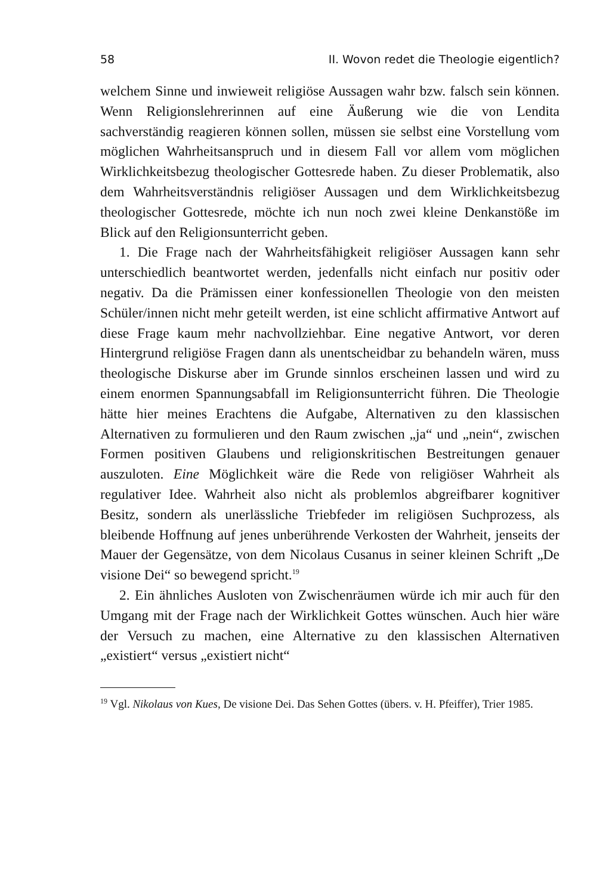58 II. Wovon redet die Theologie eigentlich?
welchem Sinne und inwieweit religiöse Aussagen wahr bzw. falsch sein können. Wenn Religionslehrerinnen auf eine Äußerung wie die von Lendita sachverständig reagieren können sollen, müssen sie selbst eine Vorstellung vom möglichen Wahrheitsanspruch und in diesem Fall vor allem vom möglichen Wirklichkeitsbezug theologischer Gottesrede haben. Zu dieser Problematik, also dem Wahrheitsverständnis religiöser Aussagen und dem Wirklichkeitsbezug theologischer Gottesrede, möchte ich nun noch zwei kleine Denkanstöße im Blick auf den Religionsunterricht geben.
1. Die Frage nach der Wahrheitsfähigkeit religiöser Aussagen kann sehr unterschiedlich beantwortet werden, jedenfalls nicht einfach nur positiv oder negativ. Da die Prämissen einer konfessionellen Theologie von den meisten Schüler/innen nicht mehr geteilt werden, ist eine schlicht affirmative Antwort auf diese Frage kaum mehr nachvollziehbar. Eine negative Antwort, vor deren Hintergrund religiöse Fragen dann als unentscheidbar zu behandeln wären, muss theologische Diskurse aber im Grunde sinnlos erscheinen lassen und wird zu einem enormen Spannungsabfall im Religionsunterricht führen. Die Theologie hätte hier meines Erachtens die Aufgabe, Alternativen zu den klassischen Alternativen zu formulieren und den Raum zwischen „ja“ und „nein“, zwischen Formen positiven Glaubens und religionskritischen Bestreitungen genauer auszuloten. Eine Möglichkeit wäre die Rede von religiöser Wahrheit als regulativer Idee. Wahrheit also nicht als problemlos abgreifbarer kognitiver Besitz, sondern als unerlässliche Triebfeder im religiösen Suchprozess, als bleibende Hoffnung auf jenes unberührende Verkosten der Wahrheit, jenseits der Mauer der Gegensätze, von dem Nicolaus Cusanus in seiner kleinen Schrift „De visione Dei“ so bewegend spricht.<sup>19</sup>
2. Ein ähnliches Ausloten von Zwischenräumen würde ich mir auch für den Umgang mit der Frage nach der Wirklichkeit Gottes wünschen. Auch hier wäre der Versuch zu machen, eine Alternative zu den klassischen Alternativen „existiert“ versus „existiert nicht“
<sup>19</sup> Vgl. Nikolaus von Kues, De visione Dei. Das Sehen Gottes (übers. v. H. Pfeiffer), Trier 1985.